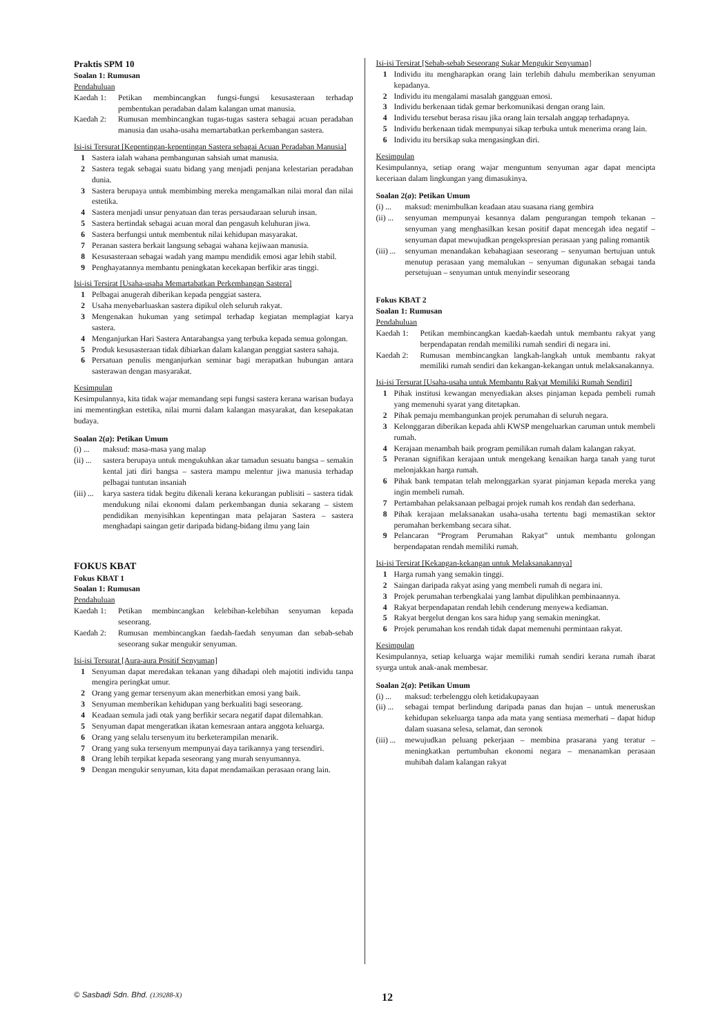Praktis SPM 10
Soalan 1: Rumusan
Pendahuluan
Kaedah 1: Petikan membincangkan fungsi-fungsi kesusasteraan terhadap pembentukan peradaban dalam kalangan umat manusia.
Kaedah 2: Rumusan membincangkan tugas-tugas sastera sebagai acuan peradaban manusia dan usaha-usaha memartabatkan perkembangan sastera.
Isi-isi Tersurat [Kepentingan-kepentingan Sastera sebagai Acuan Peradaban Manusia]
1 Sastera ialah wahana pembangunan sahsiah umat manusia.
2 Sastera tegak sebagai suatu bidang yang menjadi penjana kelestarian peradaban dunia.
3 Sastera berupaya untuk membimbing mereka mengamalkan nilai moral dan nilai estetika.
4 Sastera menjadi unsur penyatuan dan teras persaudaraan seluruh insan.
5 Sastera bertindak sebagai acuan moral dan pengasuh keluhuran jiwa.
6 Sastera berfungsi untuk membentuk nilai kehidupan masyarakat.
7 Peranan sastera berkait langsung sebagai wahana kejiwaan manusia.
8 Kesusasteraan sebagai wadah yang mampu mendidik emosi agar lebih stabil.
9 Penghayatannya membantu peningkatan kecekapan berfikir aras tinggi.
Isi-isi Tersirat [Usaha-usaha Memartabatkan Perkembangan Sastera]
1 Pelbagai anugerah diberikan kepada penggiat sastera.
2 Usaha menyebarluaskan sastera dipikul oleh seluruh rakyat.
3 Mengenakan hukuman yang setimpal terhadap kegiatan memplagiat karya sastera.
4 Menganjurkan Hari Sastera Antarabangsa yang terbuka kepada semua golongan.
5 Produk kesusasteraan tidak dibiarkan dalam kalangan penggiat sastera sahaja.
6 Persatuan penulis menganjurkan seminar bagi merapatkan hubungan antara sasterawan dengan masyarakat.
Kesimpulan
Kesimpulannya, kita tidak wajar memandang sepi fungsi sastera kerana warisan budaya ini mementingkan estetika, nilai murni dalam kalangan masyarakat, dan kesepakatan budaya.
Soalan 2(a): Petikan Umum
(i) ...
maksud: masa-masa yang malap
(ii) ...
sastera berupaya untuk mengukuhkan akar tamadun sesuatu bangsa – semakin kental jati diri bangsa – sastera mampu melentur jiwa manusia terhadap pelbagai tuntutan insaniah
(iii) ...
karya sastera tidak begitu dikenali kerana kekurangan publisiti – sastera tidak mendukung nilai ekonomi dalam perkembangan dunia sekarang – sistem pendidikan menyisihkan kepentingan mata pelajaran Sastera – sastera menghadapi saingan getir daripada bidang-bidang ilmu yang lain
FOKUS KBAT
Fokus KBAT 1
Soalan 1: Rumusan
Pendahuluan
Kaedah 1: Petikan membincangkan kelebihan-kelebihan senyuman kepada seseorang.
Kaedah 2: Rumusan membincangkan faedah-faedah senyuman dan sebab-sebab seseorang sukar mengukir senyuman.
Isi-isi Tersurat [Aura-aura Positif Senyuman]
1 Senyuman dapat meredakan tekanan yang dihadapi oleh majotiti individu tanpa mengira peringkat umur.
2 Orang yang gemar tersenyum akan menerbitkan emosi yang baik.
3 Senyuman memberikan kehidupan yang berkualiti bagi seseorang.
4 Keadaan semula jadi otak yang berfikir secara negatif dapat dilemahkan.
5 Senyuman dapat mengeratkan ikatan kemesraan antara anggota keluarga.
6 Orang yang selalu tersenyum itu berketerampilan menarik.
7 Orang yang suka tersenyum mempunyai daya tarikannya yang tersendiri.
8 Orang lebih terpikat kepada seseorang yang murah senyumannya.
9 Dengan mengukir senyuman, kita dapat mendamaikan perasaan orang lain.
Isi-isi Tersirat [Sebab-sebab Seseorang Sukar Mengukir Senyuman]
1 Individu itu mengharapkan orang lain terlebih dahulu memberikan senyuman kepadanya.
2 Individu itu mengalami masalah gangguan emosi.
3 Individu berkenaan tidak gemar berkomunikasi dengan orang lain.
4 Individu tersebut berasa risau jika orang lain tersalah anggap terhadapnya.
5 Individu berkenaan tidak mempunyai sikap terbuka untuk menerima orang lain.
6 Individu itu bersikap suka mengasingkan diri.
Kesimpulan
Kesimpulannya, setiap orang wajar menguntum senyuman agar dapat mencipta keceriaan dalam lingkungan yang dimasukinya.
Soalan 2(a): Petikan Umum
(i) ...
maksud: menimbulkan keadaan atau suasana riang gembira
(ii) ...
senyuman mempunyai kesannya dalam pengurangan tempoh tekanan – senyuman yang menghasilkan kesan positif dapat mencegah idea negatif – senyuman dapat mewujudkan pengekspresian perasaan yang paling romantik
(iii) ...
senyuman menandakan kebahagiaan seseorang – senyuman bertujuan untuk menutup perasaan yang memalukan – senyuman digunakan sebagai tanda persetujuan – senyuman untuk menyindir seseorang
Fokus KBAT 2
Soalan 1: Rumusan
Pendahuluan
Kaedah 1: Petikan membincangkan kaedah-kaedah untuk membantu rakyat yang berpendapatan rendah memiliki rumah sendiri di negara ini.
Kaedah 2: Rumusan membincangkan langkah-langkah untuk membantu rakyat memiliki rumah sendiri dan kekangan-kekangan untuk melaksanakannya.
Isi-isi Tersurat [Usaha-usaha untuk Membantu Rakyat Memiliki Rumah Sendiri]
1 Pihak institusi kewangan menyediakan akses pinjaman kepada pembeli rumah yang memenuhi syarat yang ditetapkan.
2 Pihak pemaju membangunkan projek perumahan di seluruh negara.
3 Kelonggaran diberikan kepada ahli KWSP mengeluarkan caruman untuk membeli rumah.
4 Kerajaan menambah baik program pemilikan rumah dalam kalangan rakyat.
5 Peranan signifikan kerajaan untuk mengekang kenaikan harga tanah yang turut melonjakkan harga rumah.
6 Pihak bank tempatan telah melonggarkan syarat pinjaman kepada mereka yang ingin membeli rumah.
7 Pertambahan pelaksanaan pelbagai projek rumah kos rendah dan sederhana.
8 Pihak kerajaan melaksanakan usaha-usaha tertentu bagi memastikan sektor perumahan berkembang secara sihat.
9 Pelancaran “Program Perumahan Rakyat” untuk membantu golongan berpendapatan rendah memiliki rumah.
Isi-isi Tersirat [Kekangan-kekangan untuk Melaksanakannya]
1 Harga rumah yang semakin tinggi.
2 Saingan daripada rakyat asing yang membeli rumah di negara ini.
3 Projek perumahan terbengkalai yang lambat dipulihkan pembinaannya.
4 Rakyat berpendapatan rendah lebih cenderung menyewa kediaman.
5 Rakyat bergelut dengan kos sara hidup yang semakin meningkat.
6 Projek perumahan kos rendah tidak dapat memenuhi permintaan rakyat.
Kesimpulan
Kesimpulannya, setiap keluarga wajar memiliki rumah sendiri kerana rumah ibarat syurga untuk anak-anak membesar.
Soalan 2(a): Petikan Umum
(i) ...
maksud: terbelenggu oleh ketidakupayaan
(ii) ...
sebagai tempat berlindung daripada panas dan hujan – untuk meneruskan kehidupan sekeluarga tanpa ada mata yang sentiasa memerhati – dapat hidup dalam suasana selesa, selamat, dan seronok
(iii) ...
mewujudkan peluang pekerjaan – membina prasarana yang teratur – meningkatkan pertumbuhan ekonomi negara – menanamkan perasaan muhibah dalam kalangan rakyat
© Sasbadi Sdn. Bhd. (139288-X) 12